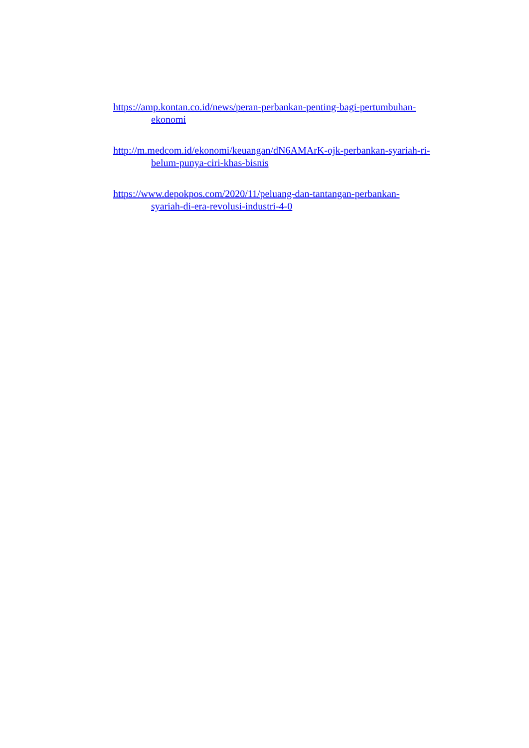https://amp.kontan.co.id/news/peran-perbankan-penting-bagi-pertumbuhan-
ekonomi
http://m.medcom.id/ekonomi/keuangan/dN6AMArK-ojk-perbankan-syariah-ri-
belum-punya-ciri-khas-bisnis
https://www.depokpos.com/2020/11/peluang-dan-tantangan-perbankan-
syariah-di-era-revolusi-industri-4-0